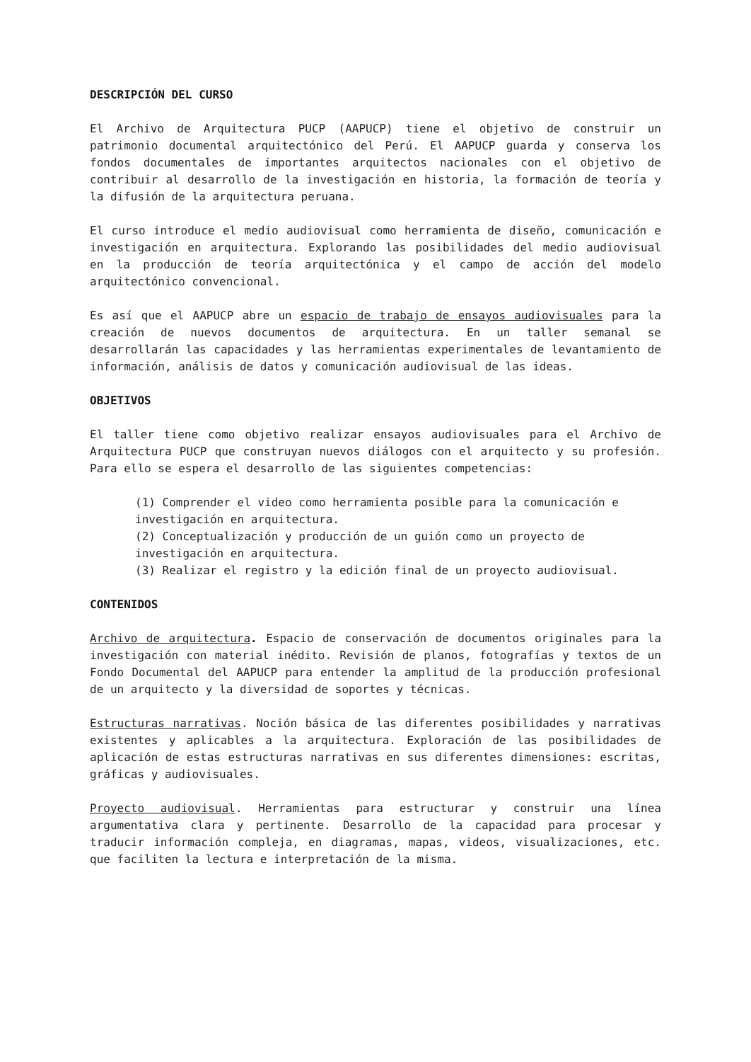DESCRIPCIÓN DEL CURSO
El Archivo de Arquitectura PUCP (AAPUCP) tiene el objetivo de construir un patrimonio documental arquitectónico del Perú. El AAPUCP guarda y conserva los fondos documentales de importantes arquitectos nacionales con el objetivo de contribuir al desarrollo de la investigación en historia, la formación de teoría y la difusión de la arquitectura peruana.
El curso introduce el medio audiovisual como herramienta de diseño, comunicación e investigación en arquitectura. Explorando las posibilidades del medio audiovisual en la producción de teoría arquitectónica y el campo de acción del modelo arquitectónico convencional.
Es así que el AAPUCP abre un espacio de trabajo de ensayos audiovisuales para la creación de nuevos documentos de arquitectura. En un taller semanal se desarrollarán las capacidades y las herramientas experimentales de levantamiento de información, análisis de datos y comunicación audiovisual de las ideas.
OBJETIVOS
El taller tiene como objetivo realizar ensayos audiovisuales para el Archivo de Arquitectura PUCP que construyan nuevos diálogos con el arquitecto y su profesión. Para ello se espera el desarrollo de las siguientes competencias:
(1) Comprender el video como herramienta posible para la comunicación e investigación en arquitectura.
(2) Conceptualización y producción de un guión como un proyecto de investigación en arquitectura.
(3) Realizar el registro y la edición final de un proyecto audiovisual.
CONTENIDOS
Archivo de arquitectura. Espacio de conservación de documentos originales para la investigación con material inédito. Revisión de planos, fotografías y textos de un Fondo Documental del AAPUCP para entender la amplitud de la producción profesional de un arquitecto y la diversidad de soportes y técnicas.
Estructuras narrativas. Noción básica de las diferentes posibilidades y narrativas existentes y aplicables a la arquitectura. Exploración de las posibilidades de aplicación de estas estructuras narrativas en sus diferentes dimensiones: escritas, gráficas y audiovisuales.
Proyecto audiovisual. Herramientas para estructurar y construir una línea argumentativa clara y pertinente. Desarrollo de la capacidad para procesar y traducir información compleja, en diagramas, mapas, videos, visualizaciones, etc. que faciliten la lectura e interpretación de la misma.